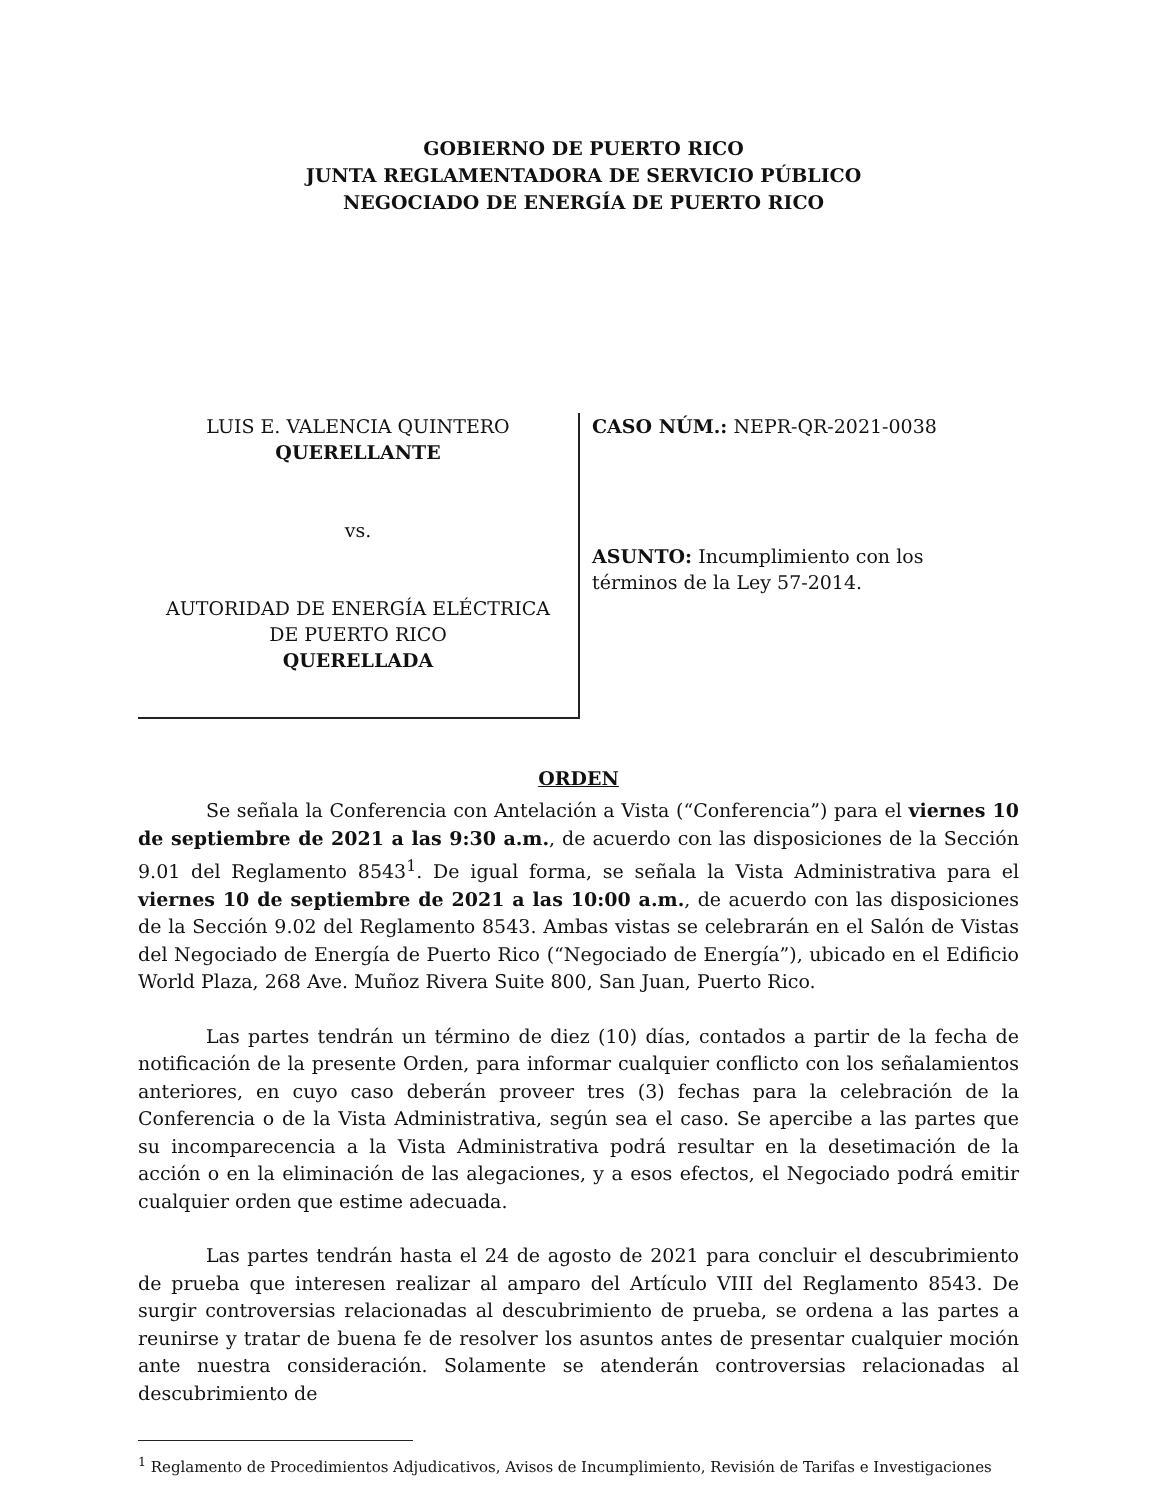GOBIERNO DE PUERTO RICO
JUNTA REGLAMENTADORA DE SERVICIO PÚBLICO
NEGOCIADO DE ENERGÍA DE PUERTO RICO
LUIS E. VALENCIA QUINTERO
QUERELLANTE
vs.
AUTORIDAD DE ENERGÍA ELÉCTRICA
DE PUERTO RICO
QUERELLADA
CASO NÚM.: NEPR-QR-2021-0038
ASUNTO: Incumplimiento con los términos de la Ley 57-2014.
ORDEN
Se señala la Conferencia con Antelación a Vista (“Conferencia”) para el viernes 10 de septiembre de 2021 a las 9:30 a.m., de acuerdo con las disposiciones de la Sección 9.01 del Reglamento 8543<sup>1</sup>. De igual forma, se señala la Vista Administrativa para el viernes 10 de septiembre de 2021 a las 10:00 a.m., de acuerdo con las disposiciones de la Sección 9.02 del Reglamento 8543. Ambas vistas se celebrarán en el Salón de Vistas del Negociado de Energía de Puerto Rico (“Negociado de Energía”), ubicado en el Edificio World Plaza, 268 Ave. Muñoz Rivera Suite 800, San Juan, Puerto Rico.
Las partes tendrán un término de diez (10) días, contados a partir de la fecha de notificación de la presente Orden, para informar cualquier conflicto con los señalamientos anteriores, en cuyo caso deberán proveer tres (3) fechas para la celebración de la Conferencia o de la Vista Administrativa, según sea el caso. Se apercibe a las partes que su incomparecencia a la Vista Administrativa podrá resultar en la desetimación de la acción o en la eliminación de las alegaciones, y a esos efectos, el Negociado podrá emitir cualquier orden que estime adecuada.
Las partes tendrán hasta el 24 de agosto de 2021 para concluir el descubrimiento de prueba que interesen realizar al amparo del Artículo VIII del Reglamento 8543. De surgir controversias relacionadas al descubrimiento de prueba, se ordena a las partes a reunirse y tratar de buena fe de resolver los asuntos antes de presentar cualquier moción ante nuestra consideración. Solamente se atenderán controversias relacionadas al descubrimiento de
<sup>1</sup> Reglamento de Procedimientos Adjudicativos, Avisos de Incumplimiento, Revisión de Tarifas e Investigaciones